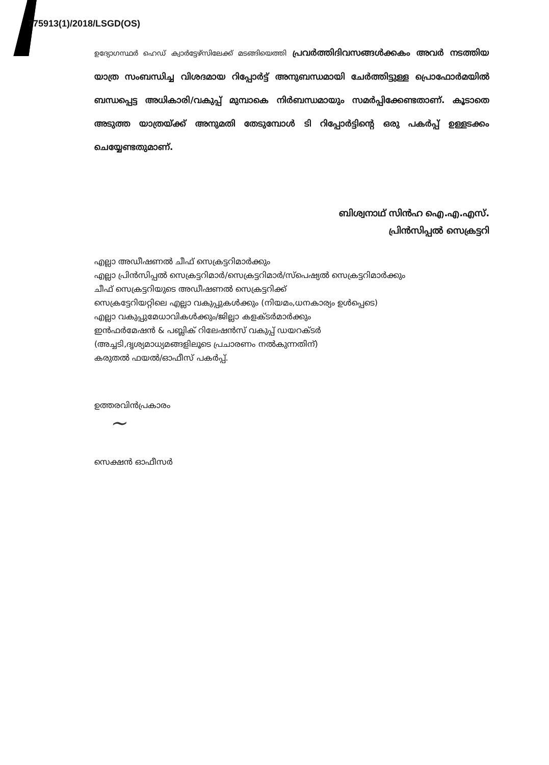775913(1)/2018/LSGD(OS)
ഉദ്യോഗസ്ഥർ ഹെഡ് ക്വാർട്ടേഴ്സിലേക്ക് മടങ്ങിയെത്തി പ്രവർത്തിദിവസങ്ങൾക്കകം അവർ നടത്തിയ യാത്ര സംബന്ധിച്ച വിശദമായ റിപ്പോർട്ട് അനുബന്ധമായി ചേർത്തിട്ടുള്ള പ്രൊഫോർമയിൽ ബന്ധപ്പെട്ട അധികാരി/വകുപ്പ് മുമ്പാകെ നിർബന്ധമായും സമർപ്പിക്കേണ്ടതാണ്. കൂടാതെ അടുത്ത യാത്രയ്ക്ക് അനുമതി തേടുമ്പോൾ ടി റിപ്പോർട്ടിന്റെ ഒരു പകർപ്പ് ഉള്ളടക്കം ചെയ്യേണ്ടതുമാണ്.
ബിശ്വനാഥ് സിൻഹ ഐ.എ.എസ്.
പ്രിൻസിപ്പൽ സെക്രട്ടറി
എല്ലാ അഡീഷണൽ ചീഫ് സെക്രട്ടറിമാർക്കും
എല്ലാ പ്രിൻസിപ്പൽ സെക്രട്ടറിമാർ/സെക്രട്ടറിമാർ/സ്പെഷ്യൽ സെക്രട്ടറിമാർക്കും
ചീഫ് സെക്രട്ടറിയുടെ അഡീഷണൽ സെക്രട്ടറിക്ക്
സെക്രട്ടേറിയറ്റിലെ എല്ലാ വകുപ്പുകൾക്കും (നിയമം,ധനകാര്യം ഉൾപ്പെടെ)
എല്ലാ വകുപ്പുമേധാവികൾക്കും/ജില്ലാ കളക്ടർമാർക്കും
ഇൻഫർമേഷൻ & പബ്ലിക് റിലേഷൻസ് വകുപ്പ് ഡയറക്ടർ
(അച്ചടി,ദൃശ്യമാധ്യമങ്ങളിലൂടെ പ്രചാരണം നൽകുന്നതിന്)
കരുതൽ ഫയൽ/ഓഫീസ് പകർപ്പ്.
ഉത്തരവിൻപ്രകാരം
~
സെക്ഷൻ ഓഫീസർ